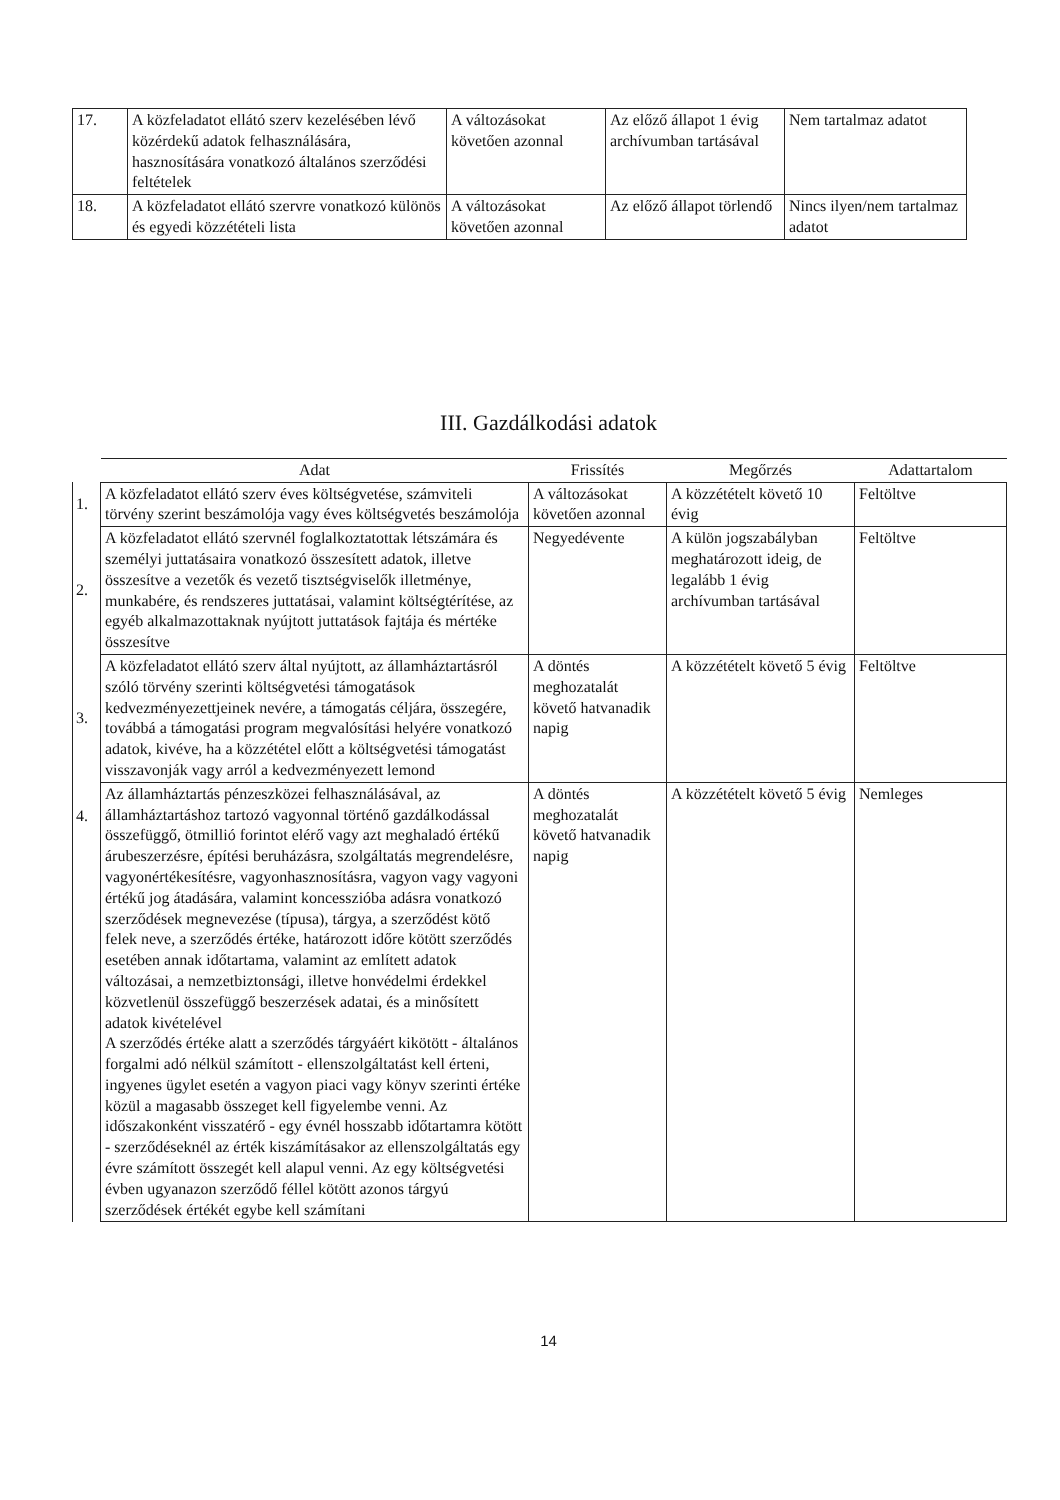| 17. | A közfeladatot ellátó szerv kezelésében lévő közérdekű adatok felhasználására, hasznosítására vonatkozó általános szerződési feltételek | A változásokat követően azonnal | Az előző állapot 1 évig archívumban tartásával | Nem tartalmaz adatot |
| 18. | A közfeladatot ellátó szervre vonatkozó különös és egyedi közzétételi lista | A változásokat követően azonnal | Az előző állapot törlendő | Nincs ilyen/nem tartalmaz adatot |
III. Gazdálkodási adatok
| | Adat | Frissítés | Megőrzés | Adattartalom |
| --- | --- | --- | --- | --- |
| 1. | A közfeladatot ellátó szerv éves költségvetése, számviteli törvény szerint beszámolója vagy éves költségvetés beszámolója | A változásokat követően azonnal | A közzétételt követő 10 évig | Feltöltve |
| 2. | A közfeladatot ellátó szervnél foglalkoztatottak létszámára és személyi juttatásaira vonatkozó összesített adatok, illetve összesítve a vezetők és vezető tisztségviselők illetménye, munkabére, és rendszeres juttatásai, valamint költségtérítése, az egyéb alkalmazottaknak nyújtott juttatások fajtája és mértéke összesítve | Negyedévente | A külön jogszabályban meghatározott ideig, de legalább 1 évig archívumban tartásával | Feltöltve |
| 3. | A közfeladatot ellátó szerv által nyújtott, az államháztartásról szóló törvény szerinti költségvetési támogatások kedvezményezettjeinek nevére, a támogatás céljára, összegére, továbbá a támogatási program megvalósítási helyére vonatkozó adatok, kivéve, ha a közzététel előtt a költségvetési támogatást visszavonják vagy arról a kedvezményezett lemond | A döntés meghozatalát követő hatvanadik napig | A közzétételt követő 5 évig | Feltöltve |
| 4. | Az államháztartás pénzeszközei felhasználásával, az államháztartáshoz tartozó vagyonnal történő gazdálkodással összefüggő, ötmillió forintot elérő vagy azt meghaladó értékű árubeszerzésre, építési beruházásra, szolgáltatás megrendelésre, vagyonértékesítésre, vagyonhasznosításra, vagyon vagy vagyoni értékű jog átadására, valamint koncesszióba adásra vonatkozó szerződések megnevezése (típusa), tárgya, a szerződést kötő felek neve, a szerződés értéke, határozott időre kötött szerződés esetében annak időtartama, valamint az említett adatok változásai, a nemzetbiztonsági, illetve honvédelmi érdekkel közvetlenül összefüggő beszerzések adatai, és a minősített adatok kivételével A szerződés értéke alatt a szerződés tárgyáért kikötött - általános forgalmi adó nélkül számított - ellenszolgáltatást kell érteni, ingyenes ügylet esetén a vagyon piaci vagy könyv szerinti értéke közül a magasabb összeget kell figyelembe venni. Az időszakonként visszatérő - egy évnél hosszabb időtartamra kötött - szerződéseknél az érték kiszámításakor az ellenszolgáltatás egy évre számított összegét kell alapul venni. Az egy költségvetési évben ugyanazon szerződő féllel kötött azonos tárgyú szerződések értékét egybe kell számítani | A döntés meghozatalát követő hatvanadik napig | A közzétételt követő 5 évig | Nemleges |
14